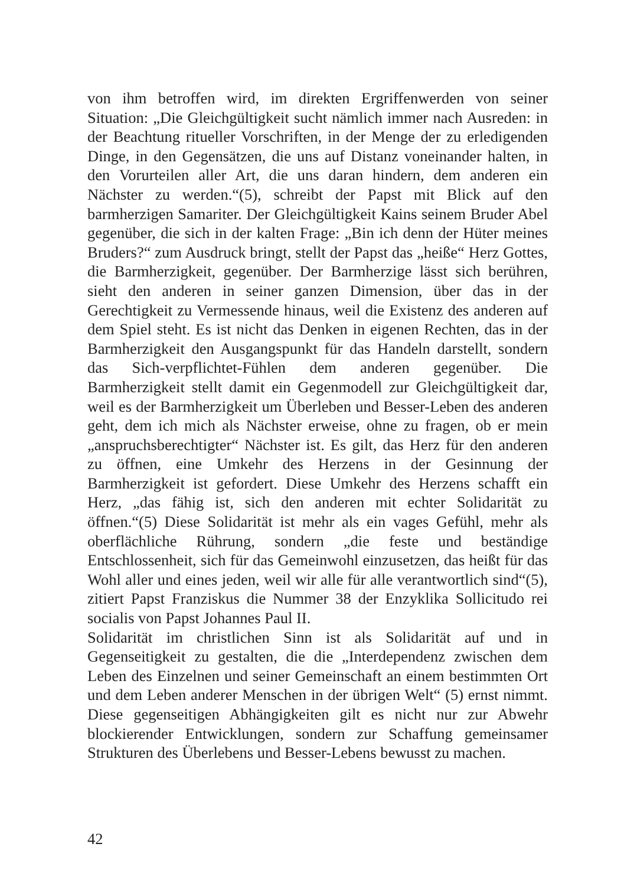von ihm betroffen wird, im direkten Ergriffenwerden von seiner Situation: „Die Gleichgültigkeit sucht nämlich immer nach Ausreden: in der Beachtung ritueller Vorschriften, in der Menge der zu erledigenden Dinge, in den Gegensätzen, die uns auf Distanz voneinander halten, in den Vorurteilen aller Art, die uns daran hindern, dem anderen ein Nächster zu werden.“(5), schreibt der Papst mit Blick auf den barmherzigen Samariter. Der Gleichgültigkeit Kains seinem Bruder Abel gegenüber, die sich in der kalten Frage: „Bin ich denn der Hüter meines Bruders?“ zum Ausdruck bringt, stellt der Papst das „heiße“ Herz Gottes, die Barmherzigkeit, gegenüber. Der Barmherzige lässt sich berühren, sieht den anderen in seiner ganzen Dimension, über das in der Gerechtigkeit zu Vermessende hinaus, weil die Existenz des anderen auf dem Spiel steht. Es ist nicht das Denken in eigenen Rechten, das in der Barmherzigkeit den Ausgangspunkt für das Handeln darstellt, sondern das Sich-verpflichtet-Fühlen dem anderen gegenüber. Die Barmherzigkeit stellt damit ein Gegenmodell zur Gleichgültigkeit dar, weil es der Barmherzigkeit um Überleben und Besser-Leben des anderen geht, dem ich mich als Nächster erweise, ohne zu fragen, ob er mein „anspruchsberechtigter“ Nächster ist. Es gilt, das Herz für den anderen zu öffnen, eine Umkehr des Herzens in der Gesinnung der Barmherzigkeit ist gefordert. Diese Umkehr des Herzens schafft ein Herz, „das fähig ist, sich den anderen mit echter Solidarität zu öffnen.“(5) Diese Solidarität ist mehr als ein vages Gefühl, mehr als oberflächliche Rührung, sondern „die feste und beständige Entschlossenheit, sich für das Gemeinwohl einzusetzen, das heißt für das Wohl aller und eines jeden, weil wir alle für alle verantwortlich sind“(5), zitiert Papst Franziskus die Nummer 38 der Enzyklika Sollicitudo rei socialis von Papst Johannes Paul II.
Solidarität im christlichen Sinn ist als Solidarität auf und in Gegenseitigkeit zu gestalten, die die „Interdependenz zwischen dem Leben des Einzelnen und seiner Gemeinschaft an einem bestimmten Ort und dem Leben anderer Menschen in der übrigen Welt“ (5) ernst nimmt. Diese gegenseitigen Abhängigkeiten gilt es nicht nur zur Abwehr blockierender Entwicklungen, sondern zur Schaffung gemeinsamer Strukturen des Überlebens und Besser-Lebens bewusst zu machen.
42